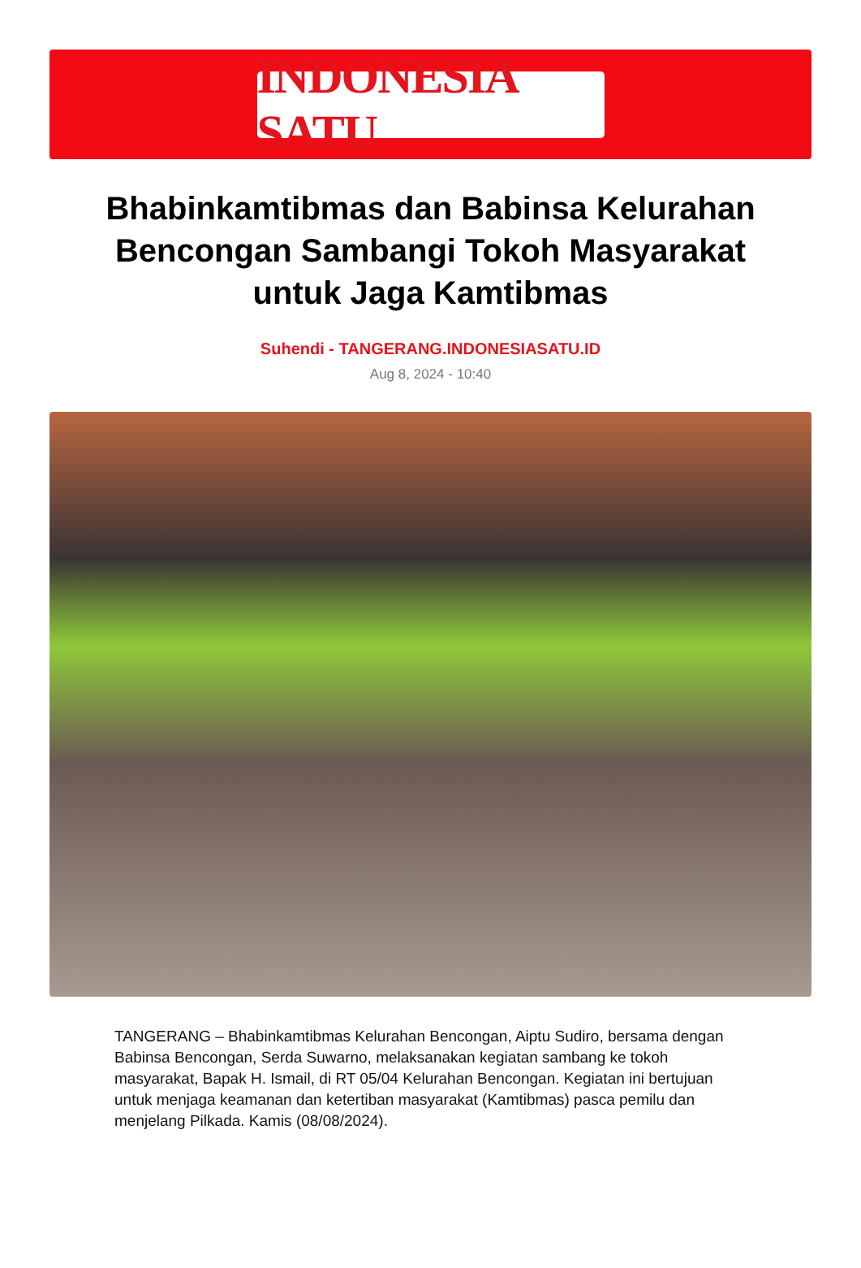INDONESIA SATU
Bhabinkamtibmas dan Babinsa Kelurahan Bencongan Sambangi Tokoh Masyarakat untuk Jaga Kamtibmas
Suhendi - TANGERANG.INDONESIASATU.ID
Aug 8, 2024 - 10:40
TANGERANG – Bhabinkamtibmas Kelurahan Bencongan, Aiptu Sudiro, bersama dengan Babinsa Bencongan, Serda Suwarno, melaksanakan kegiatan sambang ke tokoh masyarakat, Bapak H. Ismail, di RT 05/04 Kelurahan Bencongan. Kegiatan ini bertujuan untuk menjaga keamanan dan ketertiban masyarakat (Kamtibmas) pasca pemilu dan menjelang Pilkada. Kamis (08/08/2024).